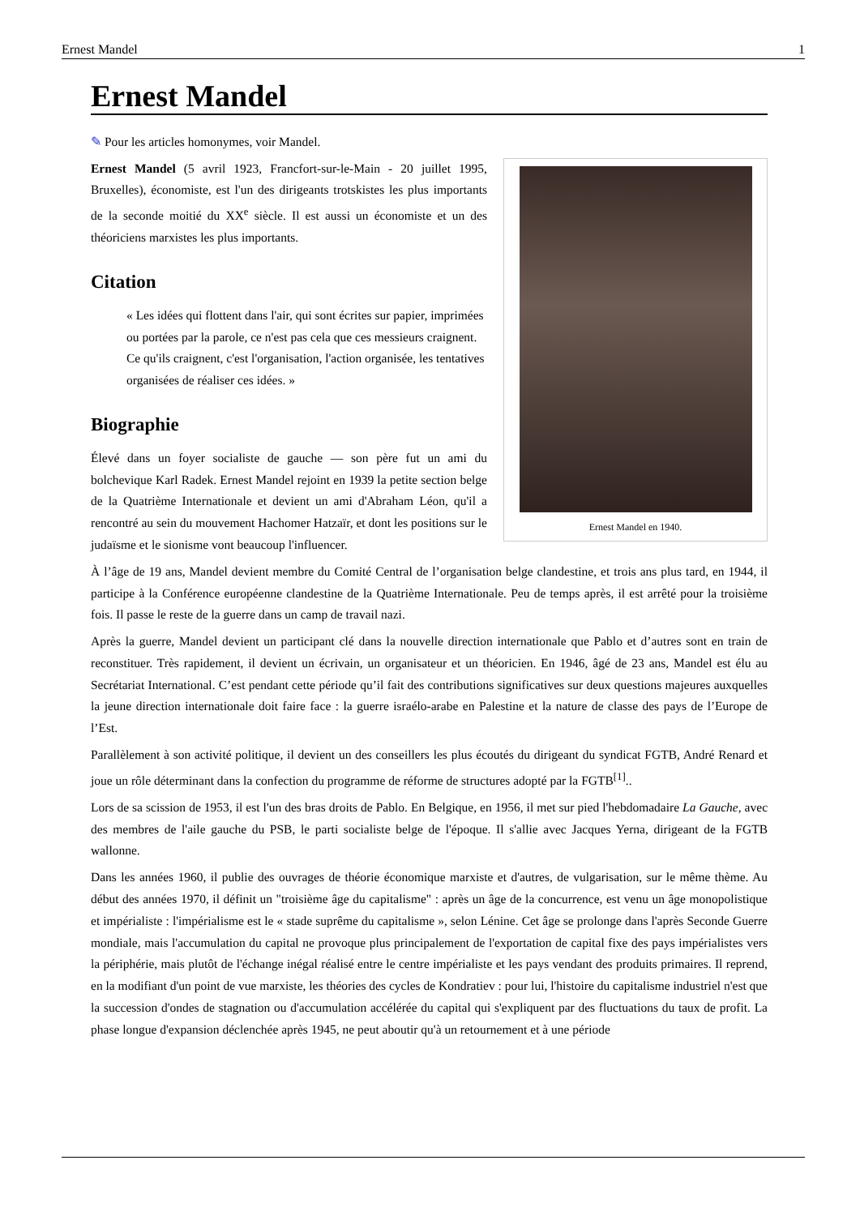Ernest Mandel 1
Ernest Mandel
✎ Pour les articles homonymes, voir Mandel.
Ernest Mandel en 1940.
Ernest Mandel (5 avril 1923, Francfort-sur-le-Main - 20 juillet 1995, Bruxelles), économiste, est l'un des dirigeants trotskistes les plus importants de la seconde moitié du XX<sup>e</sup> siècle. Il est aussi un économiste et un des théoriciens marxistes les plus importants.
Citation
« Les idées qui flottent dans l'air, qui sont écrites sur papier, imprimées ou portées par la parole, ce n'est pas cela que ces messieurs craignent. Ce qu'ils craignent, c'est l'organisation, l'action organisée, les tentatives organisées de réaliser ces idées. »
Biographie
Élevé dans un foyer socialiste de gauche — son père fut un ami du bolchevique Karl Radek. Ernest Mandel rejoint en 1939 la petite section belge de la Quatrième Internationale et devient un ami d'Abraham Léon, qu'il a rencontré au sein du mouvement Hachomer Hatzaïr, et dont les positions sur le judaïsme et le sionisme vont beaucoup l'influencer.
À l’âge de 19 ans, Mandel devient membre du Comité Central de l’organisation belge clandestine, et trois ans plus tard, en 1944, il participe à la Conférence européenne clandestine de la Quatrième Internationale. Peu de temps après, il est arrêté pour la troisième fois. Il passe le reste de la guerre dans un camp de travail nazi.
Après la guerre, Mandel devient un participant clé dans la nouvelle direction internationale que Pablo et d’autres sont en train de reconstituer. Très rapidement, il devient un écrivain, un organisateur et un théoricien. En 1946, âgé de 23 ans, Mandel est élu au Secrétariat International. C’est pendant cette période qu’il fait des contributions significatives sur deux questions majeures auxquelles la jeune direction internationale doit faire face : la guerre israélo-arabe en Palestine et la nature de classe des pays de l’Europe de l’Est.
Parallèlement à son activité politique, il devient un des conseillers les plus écoutés du dirigeant du syndicat FGTB, André Renard et joue un rôle déterminant dans la confection du programme de réforme de structures adopté par la FGTB<sup>[1]</sup>..
Lors de sa scission de 1953, il est l'un des bras droits de Pablo. En Belgique, en 1956, il met sur pied l'hebdomadaire La Gauche, avec des membres de l'aile gauche du PSB, le parti socialiste belge de l'époque. Il s'allie avec Jacques Yerna, dirigeant de la FGTB wallonne.
Dans les années 1960, il publie des ouvrages de théorie économique marxiste et d'autres, de vulgarisation, sur le même thème. Au début des années 1970, il définit un "troisième âge du capitalisme" : après un âge de la concurrence, est venu un âge monopolistique et impérialiste : l'impérialisme est le « stade suprême du capitalisme », selon Lénine. Cet âge se prolonge dans l'après Seconde Guerre mondiale, mais l'accumulation du capital ne provoque plus principalement de l'exportation de capital fixe des pays impérialistes vers la périphérie, mais plutôt de l'échange inégal réalisé entre le centre impérialiste et les pays vendant des produits primaires. Il reprend, en la modifiant d'un point de vue marxiste, les théories des cycles de Kondratiev : pour lui, l'histoire du capitalisme industriel n'est que la succession d'ondes de stagnation ou d'accumulation accélérée du capital qui s'expliquent par des fluctuations du taux de profit. La phase longue d'expansion déclenchée après 1945, ne peut aboutir qu'à un retournement et à une période